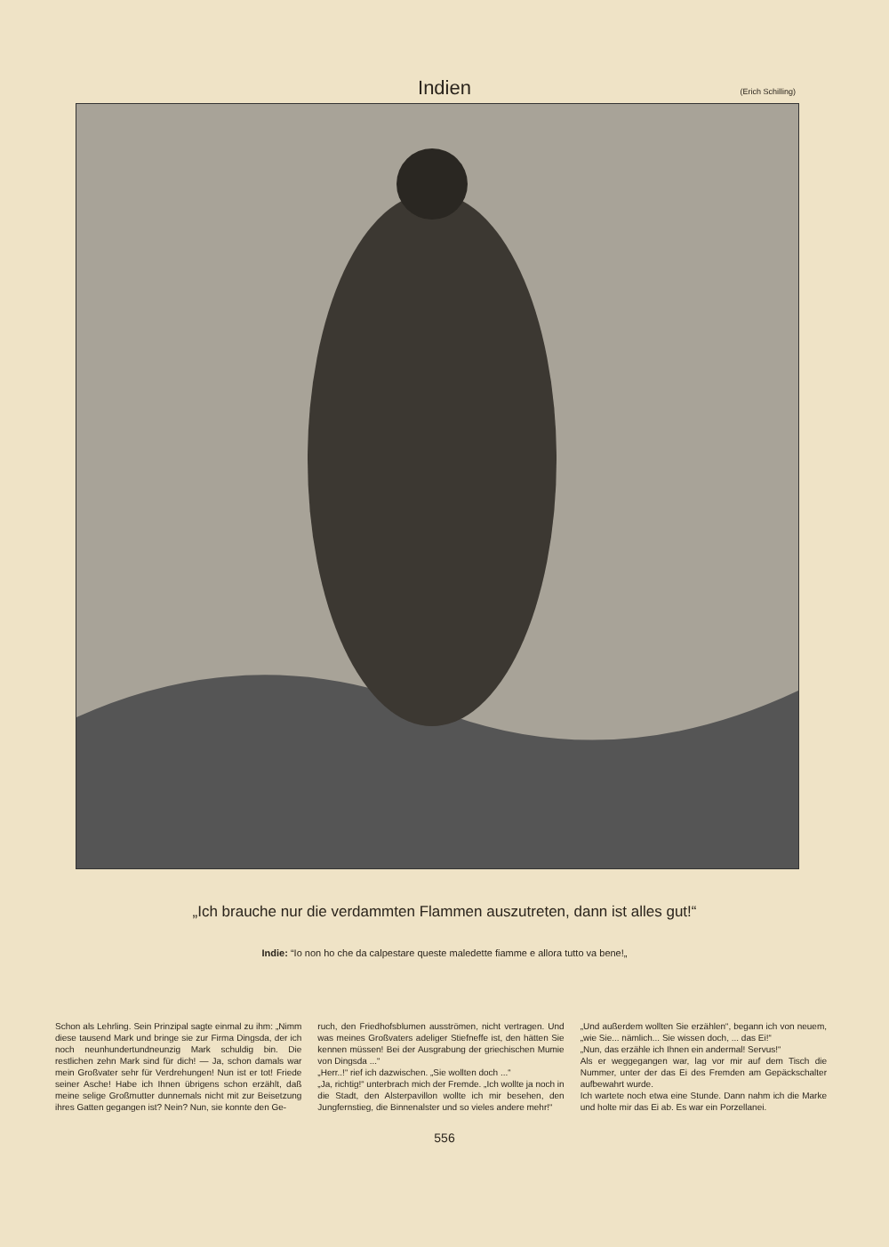Indien
(Erich Schilling)
„Ich brauche nur die verdammten Flammen auszutreten, dann ist alles gut!“
Indie: “Io non ho che da calpestare queste maledette fiamme e allora tutto va bene!„
Schon als Lehrling. Sein Prinzipal sagte einmal zu ihm: „Nimm diese tausend Mark und bringe sie zur Firma Dingsda, der ich noch neunhundertundneunzig Mark schuldig bin. Die restlichen zehn Mark sind für dich! — Ja, schon damals war mein Großvater sehr für Verdrehungen! Nun ist er tot! Friede seiner Asche! Habe ich Ihnen übrigens schon erzählt, daß meine selige Großmutter dunnemals nicht mit zur Beisetzung ihres Gatten gegangen ist? Nein? Nun, sie konnte den Ge-
ruch, den Friedhofsblumen ausströmen, nicht vertragen. Und was meines Großvaters adeliger Stiefneffe ist, den hätten Sie kennen müssen! Bei der Ausgrabung der griechischen Mumie von Dingsda ...“
„Herr..!“ rief ich dazwischen. „Sie wollten doch ...“
„Ja, richtig!“ unterbrach mich der Fremde. „Ich wollte ja noch in die Stadt, den Alsterpavillon wollte ich mir besehen, den Jungfernstieg, die Binnenalster und so vieles andere mehr!“
„Und außerdem wollten Sie erzählen“, begann ich von neuem, „wie Sie... nämlich... Sie wissen doch, ... das Ei!“
„Nun, das erzähle ich Ihnen ein andermal! Servus!“
Als er weggegangen war, lag vor mir auf dem Tisch die Nummer, unter der das Ei des Fremden am Gepäckschalter aufbewahrt wurde.
Ich wartete noch etwa eine Stunde. Dann nahm ich die Marke und holte mir das Ei ab. Es war ein Porzellanei.
556